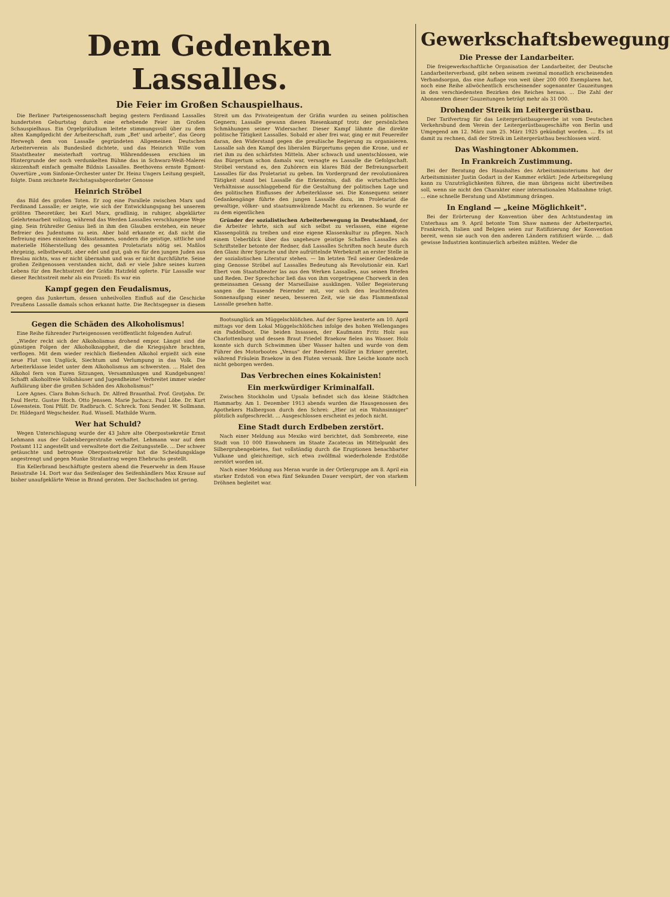Dem Gedenken Lassalles.
Die Feier im Großen Schauspielhaus.
Die Berliner Parteigenossenschaft beging gestern Ferdinand Lassalles hundertsten Geburtstag durch eine erhebende Feier im Großen Schauspielhaus. Ein Orgelpräludium leitete stimmungsvoll über zu dem alten Kampfgedicht der Arbeiterschaft, zum „Bet' und arbeite", das Georg Herwegh dem von Lassalle gegründeten Allgemeinen Deutschen Arbeiterverein als Bundeslied dichtete, und das Heinrich Wille vom Staatstheater meisterhaft vortrug. Währenddessen erschien im Hintergrunde der noch verdunkelten Bühne das in Schwarz-Weiß-Malerei skizzenhaft einfach gemalte Bildnis Lassalles. Beethovens ernste Egmont-Ouvertüre „vom Sinfonie-Orchester unter Dr. Heinz Ungers Leitung gespielt, folgte. Dann zeichnete Reichstagsabgeordneter Genosse
Heinrich Ströbel
das Bild des großen Toten. Er zog eine Parallele zwischen Marx und Ferdinand Lassalle; er zeigte, wie sich der Entwicklungsgang bei unserem größten Theoretiker, bei Karl Marx, gradlinig, in ruhiger, abgeklärter Gelehrtenarbeit vollzog, während das Werden Lassalles verschlungene Wege ging. Sein frühreifer Genius ließ in ihm den Glauben erstehen, ein neuer Befreier des Judentums zu sein. Aber bald erkannte er, daß nicht die Befreiung eines einzelnen Volksstammes, sondern die geistige, sittliche und materielle Höherstellung des gesamten Proletariats nötig sei. Maßlos ehrgeizig, selbstbewußt, aber edel und gut, gab es für den jungen Juden aus Breslau nichts, was er nicht übernahm und was er nicht durchführte. Seine großen Zeitgenossen verstanden nicht, daß er viele Jahre seines kurzen Lebens für den Rechtsstreit der Gräfin Hatzfeld opferte. Für Lassalle war dieser Rechtsstreit mehr als ein Prozeß: Es war ein
Kampf gegen den Feudalismus,
gegen das Junkertum, dessen unheilvollen Einfluß auf die Geschicke Preußens Lassalle damals schon erkannt hatte. Die Rechtsgegner in diesem Streit um das Privateigentum der Gräfin wurden zu seinen politischen Gegnern; Lassalle gewann diesen Riesenkampf trotz der persönlichen Schmähungen seiner Widersacher. Dieser Kampf lähmte die direkte politische Tätigkeit Lassalles. Sobald er aber frei war, ging er mit Feuereifer daran, den Widerstand gegen die preußische Regierung zu organisieren. Lassalle sah den Kampf des liberalen Bürgertums gegen die Krone, und er riet ihm zu den schärfsten Mitteln. Aber schwach und unentschlossen, wie das Bürgertum schon damals war, versagte es Lassalle die Gefolgschaft. Ströbel verstand es, den Zuhörern ein klares Bild der Befreiungsarbeit Lassalles für das Proletariat zu geben. Im Vordergrund der revolutionären Tätigkeit stand bei Lassalle die Erkenntnis, daß die wirtschaftlichen Verhältnisse ausschlaggebend für die Gestaltung der politischen Lage und des politischen Einflusses der Arbeiterklasse sei. Die Konsequenz seiner Gedankengänge führte den jungen Lassalle dazu, im Proletariat die gewaltige, völker- und staatsumwälzende Macht zu erkennen. So wurde er zu dem eigentlichen
Gründer der sozialistischen Arbeiterbewegung in Deutschland, der die Arbeiter lehrte, sich auf sich selbst zu verlassen, eine eigene Klassenpolitik zu treiben und eine eigene Klassenkultur zu pflegen. Nach einem Ueberblick über das ungeheure geistige Schaffen Lassalles als Schriftsteller betonte der Redner, daß Lassalles Schriften noch heute durch den Glanz ihrer Sprache und ihre aufrüttelnde Werbekraft an erster Stelle in der sozialistischen Literatur stehen. — Im letzten Teil seiner Gedenkrede ging Genosse Ströbel auf Lassalles Bedeutung als Revolutionär ein. Karl Ebert vom Staatstheater las aus den Werken Lassalles, aus seinen Briefen und Reden. Der Sprechchor ließ das von ihm vorgetragene Chorwerk in den gemeinsamen Gesang der Marseillaise ausklingen. Voller Begeisterung sangen die Tausende Feiernder mit, vor sich den leuchtendroten Sonnenaufgang einer neuen, besseren Zeit, wie sie das Flammenfanal Lassalle gesehen hatte.
Gegen die Schäden des Alkoholismus!
Eine Reihe führender Parteigenossen veröffentlicht folgenden Aufruf:
„Wieder reckt sich der Alkoholismus drohend empor. Längst sind die günstigen Folgen der Alkoholknappheit, die die Kriegsjahre brachten, verflogen. Mit dem wieder reichlich fließenden Alkohol ergießt sich eine neue Flut von Unglück, Siechtum und Verlumpung in das Volk. Die Arbeiterklasse leidet unter dem Alkoholismus am schwersten. ... Halet den Alkohol fern von Euren Sitzungen, Versammlungen und Kundgebungen! Schafft alkoholfreie Volkshäuser und Jugendheime! Verbreitet immer wieder Aufklärung über die großen Schäden des Alkoholismus!"
Lore Agnes. Clara Bohm-Schuch. Dr. Alfred Braunthal. Prof. Grotjahn. Dr. Paul Hertz. Gustav Hoch. Otto Jenssen. Marie Juchacz. Paul Löbe. Dr. Kurt Löwenstein. Toni Pfülf. Dr. Radbruch. C. Schreck. Toni Sender. W. Sollmann. Dr. Hildegard Wegscheider. Rud. Wissell. Mathilde Wurm.
Wer hat Schuld?
Wegen Unterschlagung wurde der 43 Jahre alte Oberpostsekretär Ernst Lehmann aus der Gabelsbergerstraße verhaftet. Lehmann war auf dem Postamt 112 angestellt und verwaltete dort die Zeitungsstelle. ... Der schwer getäuschte und betrogene Oberpostsekretär hat die Scheidungsklage angestrengt und gegen Munke Strafantrag wegen Ehebruchs gestellt.
Ein Kellerbrand beschäftigte gestern abend die Feuerwehr in dem Hause Reisstraße 14. Dort war das Seifenlager des Seifenhändlers Max Krause auf bisher unaufgeklärte Weise in Brand geraten. Der Sachschaden ist gering.
Bootsunglück am Müggelschlößchen. Auf der Spree kenterte am 10. April mittags vor dem Lokal Müggelschlößchen infolge des hohen Wellenganges ein Paddelboot. Die beiden Insassen, der Kaufmann Fritz Holz aus Charlottenburg und dessen Braut Friedel Braekow fielen ins Wasser. Holz konnte sich durch Schwimmen über Wasser halten und wurde von dem Führer des Motorbootes „Venus" der Reederei Müller in Erkner gerettet, während Fräulein Braekow in den Fluten versank. Ihre Leiche konnte noch nicht geborgen werden.
Das Verbrechen eines Kokainisten!
Ein merkwürdiger Kriminalfall.
Zwischen Stockholm und Upsala befindet sich das kleine Städtchen Hammarby. Am 1. Dezember 1913 abends wurden die Hausgenossen des Apothekers Halbergson durch den Schrei: „Hier ist ein Wahnsinniger" plötzlich aufgeschreckt. ... Ausgeschlossen erscheint es jedoch nicht.
Eine Stadt durch Erdbeben zerstört.
Nach einer Meldung aus Mexiko wird berichtet, daß Sombrerete, eine Stadt von 10 000 Einwohnern im Staate Zacatecas im Mittelpunkt des Silbergrubengebietes, fast vollständig durch die Eruptionen benachbarter Vulkane und gleichzeitige, sich etwa zwölfmal wiederholende Erdstöße zerstört worden ist.
Nach einer Meldung aus Meran wurde in der Ortlergruppe am 8. April ein starker Erdstoß von etwa fünf Sekunden Dauer verspürt, der von starkem Dröhnen begleitet war.
Gewerkschaftsbewegung
Die Presse der Landarbeiter.
Die freigewerkschaftliche Organisation der Landarbeiter, der Deutsche Landarbeiterverband, gibt neben seinem zweimal monatlich erscheinenden Verbandsorgan, das eine Auflage von weit über 200 000 Exemplaren hat, noch eine Reihe allwöchentlich erscheinender sogenannter Gauzeitungen in den verschiedensten Bezirken des Reiches heraus. ... Die Zahl der Abonnenten dieser Gauzeitungen beträgt mehr als 31 000.
Drohender Streik im Leitergerüstbau.
Der Tarifvertrag für das Leitergerüstbaugewerbe ist vom Deutschen Verkehrsbund dem Verein der Leitergerüstbaugeschäfte von Berlin und Umgegend am 12. März zum 25. März 1925 gekündigt worden. ... Es ist damit zu rechnen, daß der Streik im Leitergerüstbau beschlossen wird.
Das Washingtoner Abkommen.
In Frankreich Zustimmung.
Bei der Beratung des Haushaltes des Arbeitsministeriums hat der Arbeitsminister Justin Godart in der Kammer erklärt: Jede Arbeitsregelung kann zu Unzuträglichkeiten führen, die man übrigens nicht übertreiben soll, wenn sie nicht den Charakter einer internationalen Maßnahme trägt. ... eine schnelle Beratung und Abstimmung drängen.
In England — „keine Möglichkeit".
Bei der Erörterung der Konvention über den Achtstundentag im Unterhaus am 9. April betonte Tom Shaw namens der Arbeiterpartei, Frankreich, Italien und Belgien seien zur Ratifizierung der Konvention bereit, wenn sie auch von den anderen Ländern ratifiziert würde. ... daß gewisse Industrien kontinuierlich arbeiten müßten. Weder die